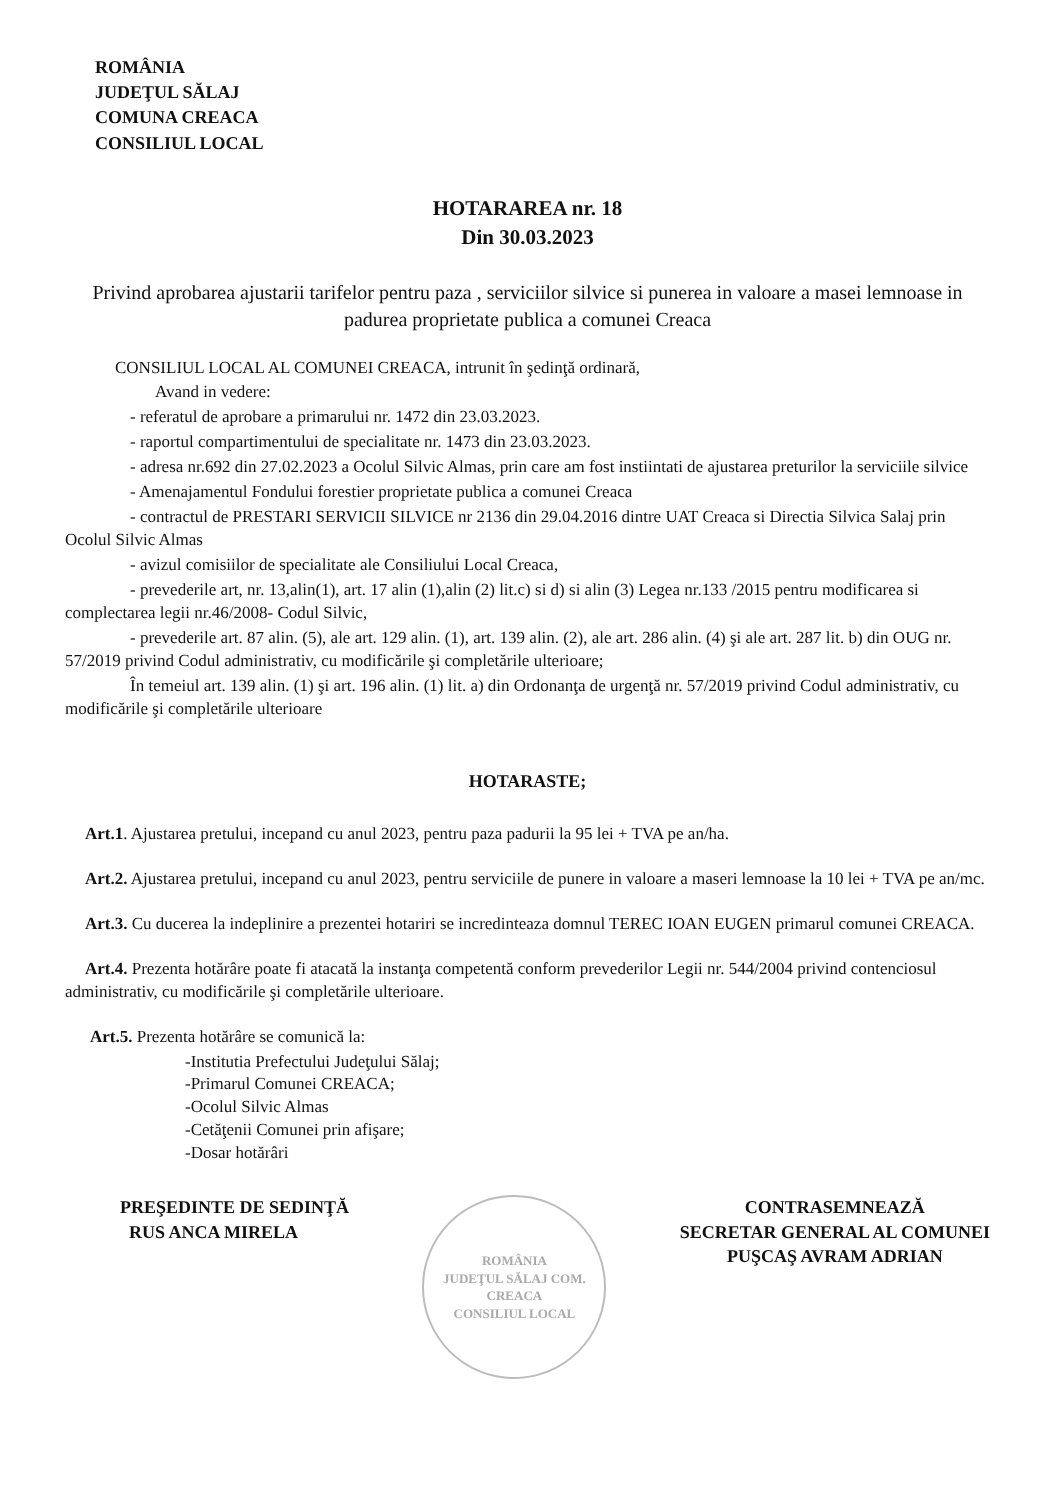ROMÂNIA
JUDEŢUL SĂLAJ
COMUNA CREACA
CONSILIUL LOCAL
HOTARAREA nr. 18
Din 30.03.2023
Privind aprobarea ajustarii tarifelor pentru paza , serviciilor silvice si punerea in valoare a masei lemnoase in padurea proprietate publica a comunei Creaca
CONSILIUL LOCAL AL COMUNEI CREACA, intrunit în şedinţă ordinară,
Avand in vedere:
- referatul de aprobare a primarului nr. 1472 din 23.03.2023.
- raportul compartimentului de specialitate nr. 1473 din 23.03.2023.
- adresa nr.692 din 27.02.2023 a Ocolul Silvic Almas, prin care am fost instiintati de ajustarea preturilor la serviciile silvice
- Amenajamentul Fondului forestier proprietate publica a comunei Creaca
- contractul de PRESTARI SERVICII SILVICE nr 2136 din 29.04.2016 dintre UAT Creaca si Directia Silvica Salaj prin Ocolul Silvic Almas
- avizul comisiilor de specialitate ale Consiliului Local Creaca,
- prevederile art, nr. 13,alin(1), art. 17 alin (1),alin (2) lit.c) si d) si alin (3) Legea nr.133 /2015 pentru modificarea si complectarea legii nr.46/2008- Codul Silvic,
- prevederile art. 87 alin. (5), ale art. 129 alin. (1), art. 139 alin. (2), ale art. 286 alin. (4) şi ale art. 287 lit. b) din OUG nr. 57/2019 privind Codul administrativ, cu modificările şi completările ulterioare;
În temeiul art. 139 alin. (1) şi art. 196 alin. (1) lit. a) din Ordonanţa de urgenţă nr. 57/2019 privind Codul administrativ, cu modificările şi completările ulterioare
HOTARASTE;
Art.1. Ajustarea pretului, incepand cu anul 2023, pentru paza padurii la 95 lei + TVA pe an/ha.
Art.2. Ajustarea pretului, incepand cu anul 2023, pentru serviciile de punere in valoare a maseri lemnoase la 10 lei + TVA pe an/mc.
Art.3. Cu ducerea la indeplinire a prezentei hotariri se incredinteaza domnul TEREC IOAN EUGEN primarul comunei CREACA.
Art.4. Prezenta hotărâre poate fi atacată la instanţa competentă conform prevederilor Legii nr. 544/2004 privind contenciosul administrativ, cu modificările şi completările ulterioare.
Art.5. Prezenta hotărâre se comunică la:
-Institutia Prefectului Judeţului Sălaj;
-Primarul Comunei CREACA;
-Ocolul Silvic Almas
-Cetăţenii Comunei prin afişare;
-Dosar hotărâri
PREŞEDINTE DE SEDINŢĂ
RUS ANCA MIRELA
ROMÂNIA
JUDEŢUL SĂLAJ COM. CREACA
CONSILIUL LOCAL
CONTRASEMNEAZĂ
SECRETAR GENERAL AL COMUNEI
PUŞCAŞ AVRAM ADRIAN